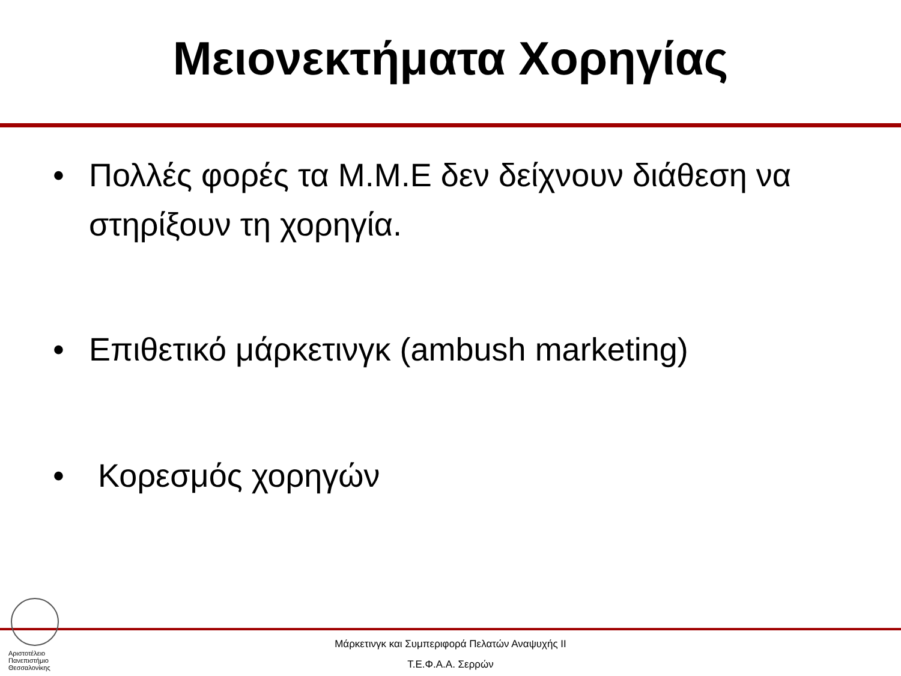Μειονεκτήματα Χορηγίας
• Πολλές φορές τα Μ.Μ.Ε δεν δείχνουν διάθεση να στηρίξουν τη χορηγία.
• Επιθετικό μάρκετινγκ (ambush marketing)
• Κορεσμός χορηγών
Αριστοτέλειο
Πανεπιστήμιο
Θεσσαλονίκης
Μάρκετινγκ και Συμπεριφορά Πελατών Αναψυχής ΙΙ
Τ.Ε.Φ.Α.Α. Σερρών